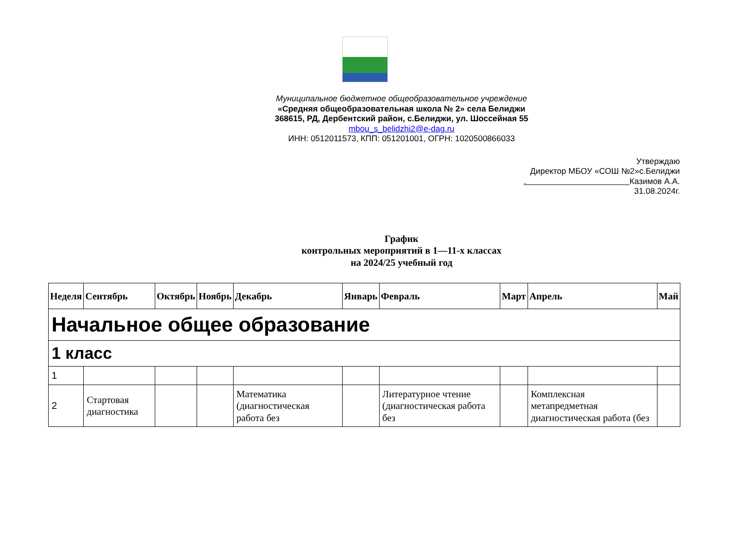Муниципальное бюджетное общеобразовательное учреждение
«Средняя общеобразовательная школа № 2» села Белиджи
368615, РД, Дербентский район, с.Белиджи, ул. Шоссейная 55
mbou_s_belidzhi2@e-dag.ru
ИНН: 0512011573, КПП: 051201001, ОГРН: 1020500866033
Утверждаю
Директор МБОУ «СОШ №2»с.Белиджи
. Казимов А.А.
31.08.2024г.
График
контрольных мероприятий в 1—11-х классах
на 2024/25 учебный год
| Неделя | Сентябрь | Октябрь | Ноябрь | Декабрь | Январь | Февраль | Март | Апрель | Май |
| --- | --- | --- | --- | --- | --- | --- | --- | --- | --- |
| Начальное общее образование | | | | | | | | | |
| 1 класс | | | | | | | | | |
| 1 | | | | | | | | | |
| 2 | Стартовая диагностика | | | Математика (диагностическая работа без | | Литературное чтение (диагностическая работа без | | Комплексная метапредметная диагностическая работа (без | |